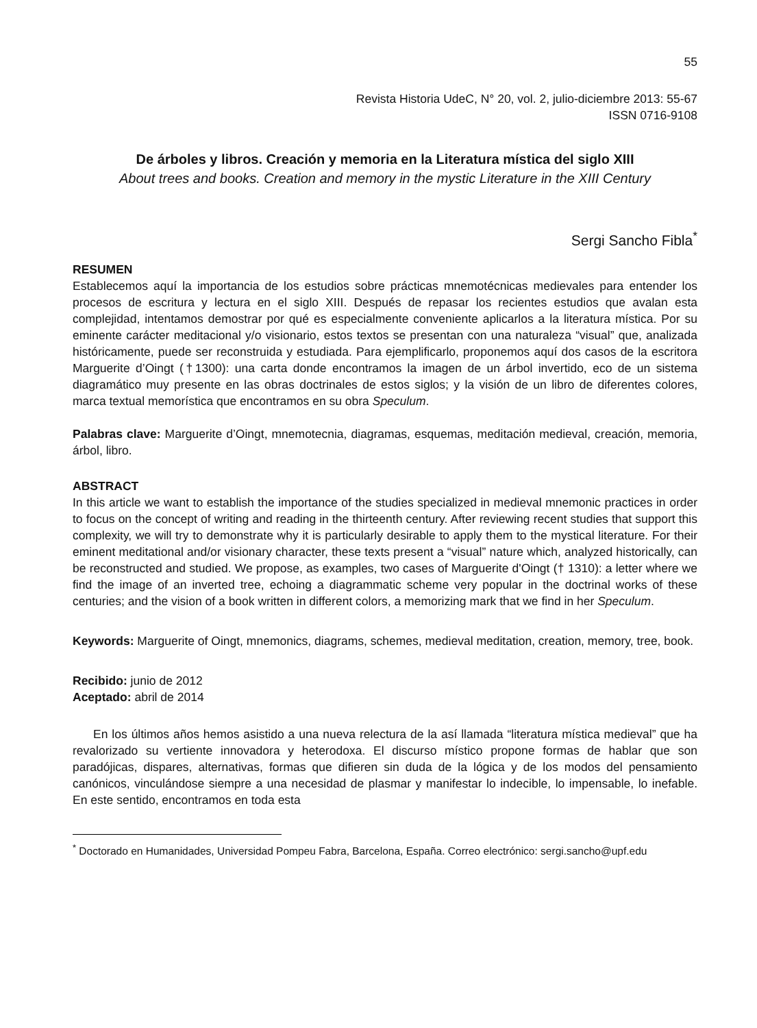55
Revista Historia UdeC, N° 20, vol. 2, julio-diciembre 2013: 55-67
ISSN 0716-9108
De árboles y libros. Creación y memoria en la Literatura mística del siglo XIII
About trees and books. Creation and memory in the mystic Literature in the XIII Century
Sergi Sancho Fibla<sup>*</sup>
RESUMEN
Establecemos aquí la importancia de los estudios sobre prácticas mnemotécnicas medievales para entender los procesos de escritura y lectura en el siglo XIII. Después de repasar los recientes estudios que avalan esta complejidad, intentamos demostrar por qué es especialmente conveniente aplicarlos a la literatura mística. Por su eminente carácter meditacional y/o visionario, estos textos se presentan con una naturaleza “visual” que, analizada históricamente, puede ser reconstruida y estudiada. Para ejemplificarlo, proponemos aquí dos casos de la escritora Marguerite d’Oingt (†1300): una carta donde encontramos la imagen de un árbol invertido, eco de un sistema diagramático muy presente en las obras doctrinales de estos siglos; y la visión de un libro de diferentes colores, marca textual memorística que encontramos en su obra Speculum.
Palabras clave: Marguerite d’Oingt, mnemotecnia, diagramas, esquemas, meditación medieval, creación, memoria, árbol, libro.
ABSTRACT
In this article we want to establish the importance of the studies specialized in medieval mnemonic practices in order to focus on the concept of writing and reading in the thirteenth century. After reviewing recent studies that support this complexity, we will try to demonstrate why it is particularly desirable to apply them to the mystical literature. For their eminent meditational and/or visionary character, these texts present a “visual” nature which, analyzed historically, can be reconstructed and studied. We propose, as examples, two cases of Marguerite d'Oingt († 1310): a letter where we find the image of an inverted tree, echoing a diagrammatic scheme very popular in the doctrinal works of these centuries; and the vision of a book written in different colors, a memorizing mark that we find in her Speculum.
Keywords: Marguerite of Oingt, mnemonics, diagrams, schemes, medieval meditation, creation, memory, tree, book.
Recibido: junio de 2012
Aceptado: abril de 2014
En los últimos años hemos asistido a una nueva relectura de la así llamada “literatura mística medieval” que ha revalorizado su vertiente innovadora y heterodoxa. El discurso místico propone formas de hablar que son paradójicas, dispares, alternativas, formas que difieren sin duda de la lógica y de los modos del pensamiento canónicos, vinculándose siempre a una necesidad de plasmar y manifestar lo indecible, lo impensable, lo inefable. En este sentido, encontramos en toda esta
<sup>*</sup> Doctorado en Humanidades, Universidad Pompeu Fabra, Barcelona, España. Correo electrónico: sergi.sancho@upf.edu